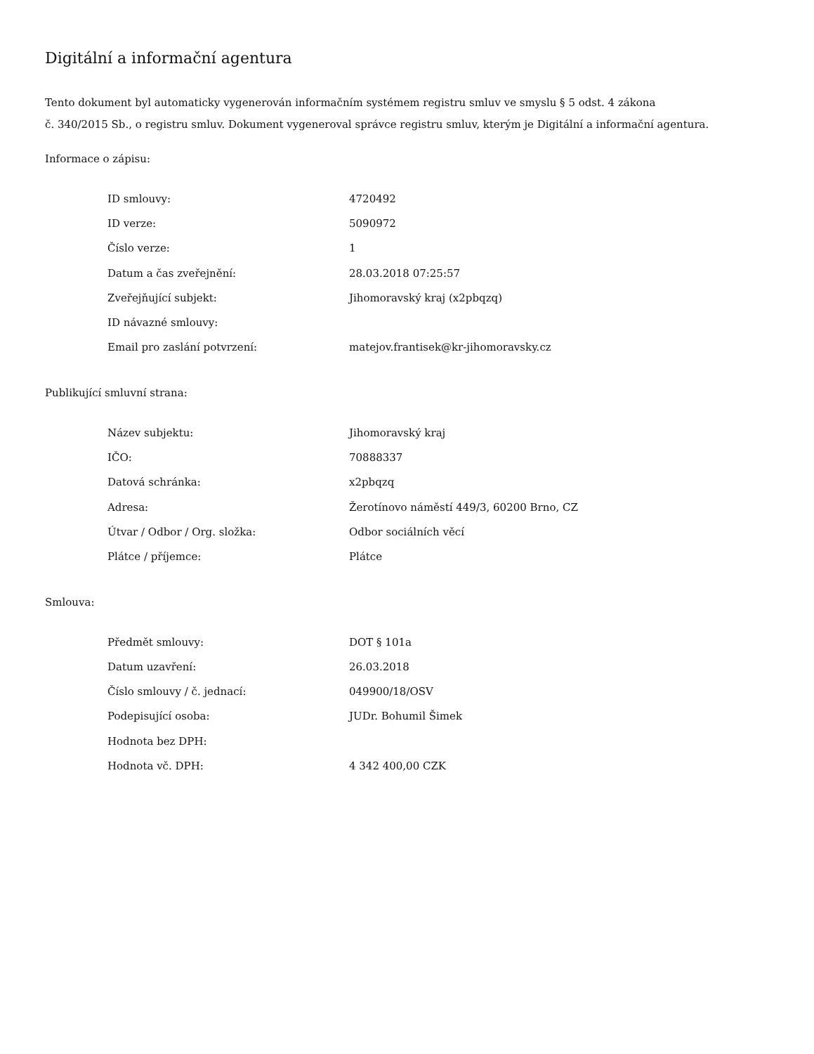Digitální a informační agentura
Tento dokument byl automaticky vygenerován informačním systémem registru smluv ve smyslu § 5 odst. 4 zákona
č. 340/2015 Sb., o registru smluv. Dokument vygeneroval správce registru smluv, kterým je Digitální a informační agentura.
Informace o zápisu:
| ID smlouvy: | 4720492 |
| ID verze: | 5090972 |
| Číslo verze: | 1 |
| Datum a čas zveřejnění: | 28.03.2018 07:25:57 |
| Zveřejňující subjekt: | Jihomoravský kraj (x2pbqzq) |
| ID návazné smlouvy: | |
| Email pro zaslání potvrzení: | matejov.frantisek@kr-jihomoravsky.cz |
Publikující smluvní strana:
| Název subjektu: | Jihomoravský kraj |
| IČO: | 70888337 |
| Datová schránka: | x2pbqzq |
| Adresa: | Žerotínovo náměstí 449/3, 60200 Brno, CZ |
| Útvar / Odbor / Org. složka: | Odbor sociálních věcí |
| Plátce / příjemce: | Plátce |
Smlouva:
| Předmět smlouvy: | DOT § 101a |
| Datum uzavření: | 26.03.2018 |
| Číslo smlouvy / č. jednací: | 049900/18/OSV |
| Podepisující osoba: | JUDr. Bohumil Šimek |
| Hodnota bez DPH: | |
| Hodnota vč. DPH: | 4 342 400,00 CZK |